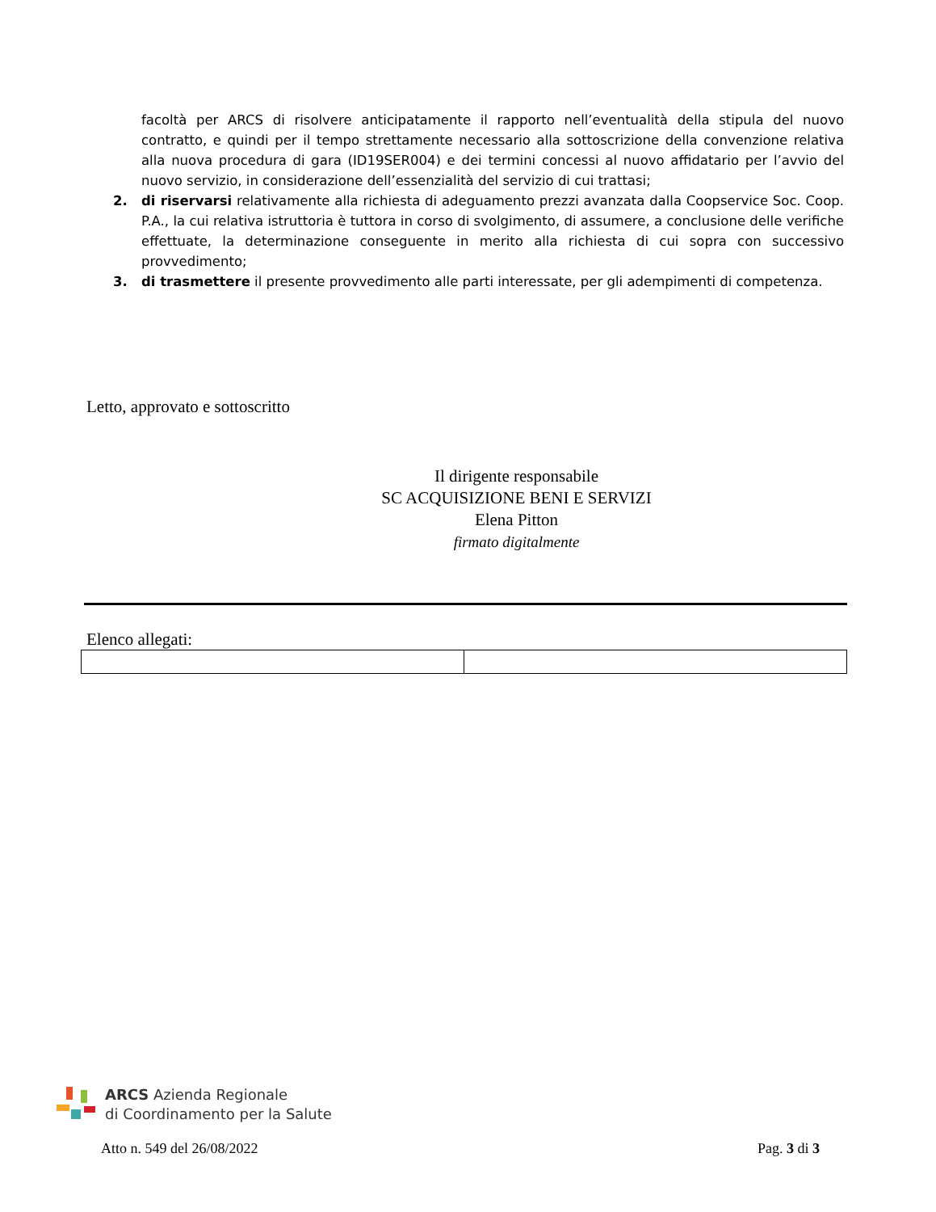facoltà per ARCS di risolvere anticipatamente il rapporto nell’eventualità della stipula del nuovo contratto, e quindi per il tempo strettamente necessario alla sottoscrizione della convenzione relativa alla nuova procedura di gara (ID19SER004) e dei termini concessi al nuovo affidatario per l’avvio del nuovo servizio, in considerazione dell’essenzialità del servizio di cui trattasi;
2. di riservarsi relativamente alla richiesta di adeguamento prezzi avanzata dalla Coopservice Soc. Coop. P.A., la cui relativa istruttoria è tuttora in corso di svolgimento, di assumere, a conclusione delle verifiche effettuate, la determinazione conseguente in merito alla richiesta di cui sopra con successivo provvedimento;
3. di trasmettere il presente provvedimento alle parti interessate, per gli adempimenti di competenza.
Letto, approvato e sottoscritto
Il dirigente responsabile
SC ACQUISIZIONE BENI E SERVIZI
Elena Pitton
firmato digitalmente
Elenco allegati:
ARCS Azienda Regionale
di Coordinamento per la Salute
Atto n. 549 del 26/08/2022 Pag. 3 di 3